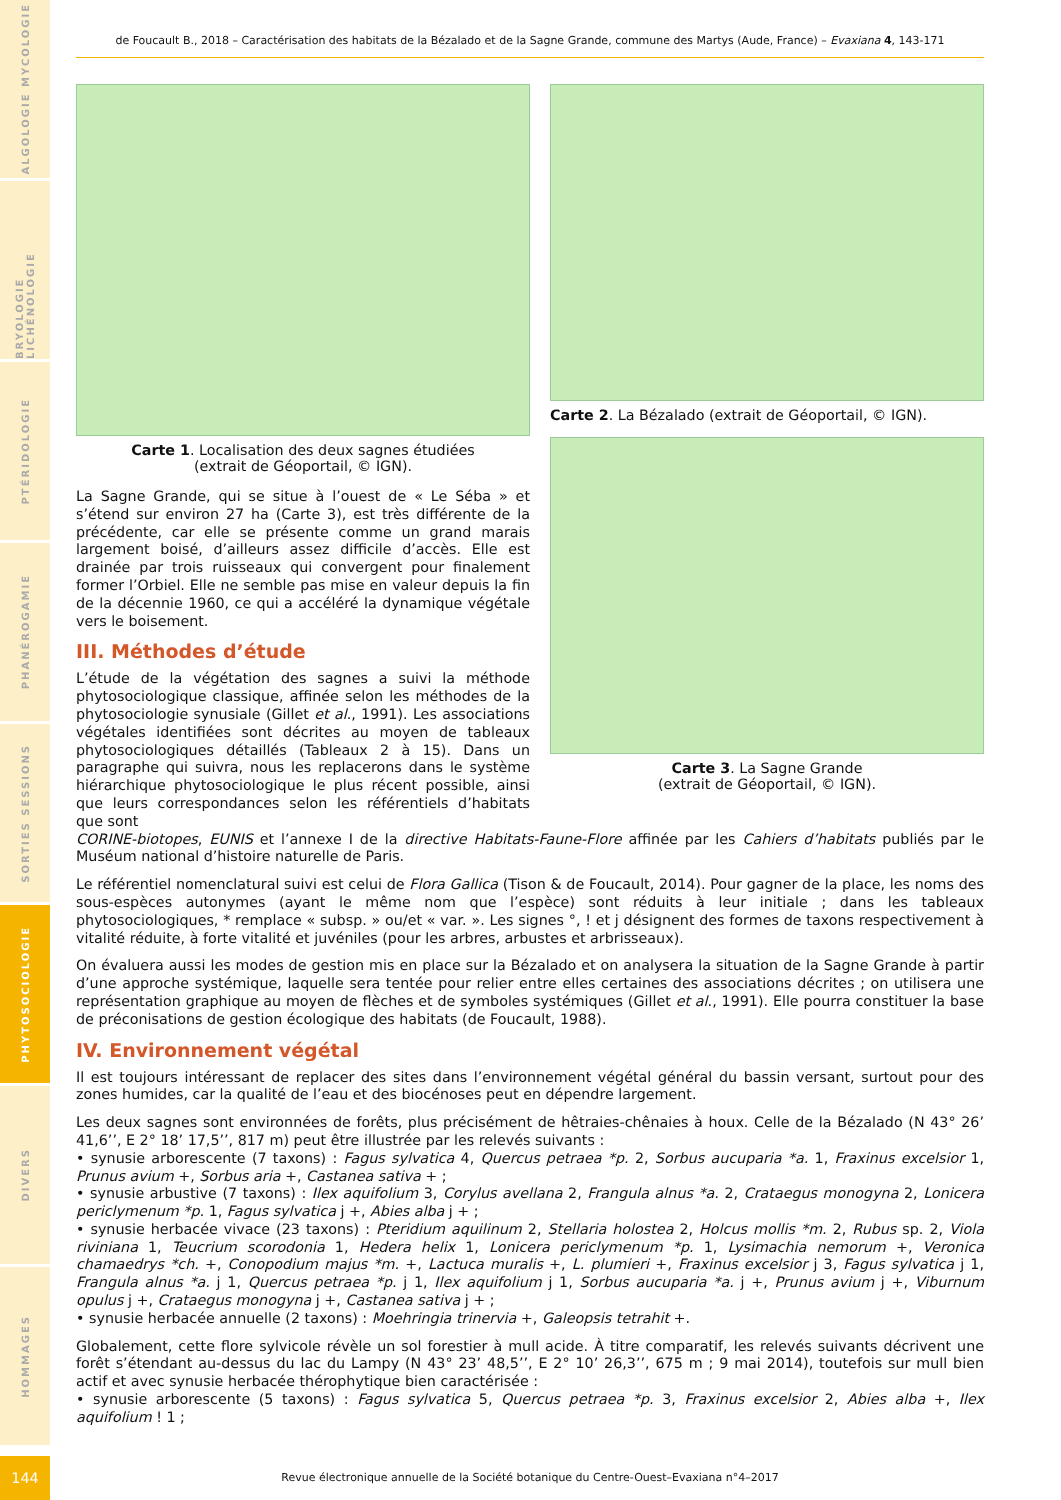ALGOLOGIE MYCOLOGIE
BRYOLOGIE LICHÉNOLOGIE
PTÉRIDOLOGIE
PHANÉROGAMIE
SORTIES SESSIONS
PHYTOSOCIOLOGIE
DIVERS
HOMMAGES
de Foucault B., 2018 – Caractérisation des habitats de la Bézalado et de la Sagne Grande, commune des Martys (Aude, France) – Evaxiana 4, 143-171
Carte 1. Localisation des deux sagnes étudiées
(extrait de Géoportail, © IGN).
La Sagne Grande, qui se situe à l’ouest de « Le Séba » et s’étend sur environ 27 ha (Carte 3), est très différente de la précédente, car elle se présente comme un grand marais largement boisé, d’ailleurs assez difficile d’accès. Elle est drainée par trois ruisseaux qui convergent pour finalement former l’Orbiel. Elle ne semble pas mise en valeur depuis la fin de la décennie 1960, ce qui a accéléré la dynamique végétale vers le boisement.
III. Méthodes d’étude
L’étude de la végétation des sagnes a suivi la méthode phytosociologique classique, affinée selon les méthodes de la phytosociologie synusiale (Gillet et al., 1991). Les associations végétales identifiées sont décrites au moyen de tableaux phytosociologiques détaillés (Tableaux 2 à 15). Dans un paragraphe qui suivra, nous les replacerons dans le système hiérarchique phytosociologique le plus récent possible, ainsi que leurs correspondances selon les référentiels d’habitats que sont
Carte 2. La Bézalado (extrait de Géoportail, © IGN).
Carte 3. La Sagne Grande
(extrait de Géoportail, © IGN).
CORINE-biotopes, EUNIS et l’annexe I de la directive Habitats-Faune-Flore affinée par les Cahiers d’habitats publiés par le Muséum national d’histoire naturelle de Paris.
Le référentiel nomenclatural suivi est celui de Flora Gallica (Tison & de Foucault, 2014). Pour gagner de la place, les noms des sous-espèces autonymes (ayant le même nom que l’espèce) sont réduits à leur initiale ; dans les tableaux phytosociologiques, * remplace « subsp. » ou/et « var. ». Les signes °, ! et j désignent des formes de taxons respectivement à vitalité réduite, à forte vitalité et juvéniles (pour les arbres, arbustes et arbrisseaux).
On évaluera aussi les modes de gestion mis en place sur la Bézalado et on analysera la situation de la Sagne Grande à partir d’une approche systémique, laquelle sera tentée pour relier entre elles certaines des associations décrites ; on utilisera une représentation graphique au moyen de flèches et de symboles systémiques (Gillet et al., 1991). Elle pourra constituer la base de préconisations de gestion écologique des habitats (de Foucault, 1988).
IV. Environnement végétal
Il est toujours intéressant de replacer des sites dans l’environnement végétal général du bassin versant, surtout pour des zones humides, car la qualité de l’eau et des biocénoses peut en dépendre largement.
Les deux sagnes sont environnées de forêts, plus précisément de hêtraies-chênaies à houx. Celle de la Bézalado (N 43° 26’ 41,6’’, E 2° 18’ 17,5’’, 817 m) peut être illustrée par les relevés suivants :
• synusie arborescente (7 taxons) : Fagus sylvatica 4, Quercus petraea *p. 2, Sorbus aucuparia *a. 1, Fraxinus excelsior 1, Prunus avium +, Sorbus aria +, Castanea sativa + ;
• synusie arbustive (7 taxons) : Ilex aquifolium 3, Corylus avellana 2, Frangula alnus *a. 2, Crataegus monogyna 2, Lonicera periclymenum *p. 1, Fagus sylvatica j +, Abies alba j + ;
• synusie herbacée vivace (23 taxons) : Pteridium aquilinum 2, Stellaria holostea 2, Holcus mollis *m. 2, Rubus sp. 2, Viola riviniana 1, Teucrium scorodonia 1, Hedera helix 1, Lonicera periclymenum *p. 1, Lysimachia nemorum +, Veronica chamaedrys *ch. +, Conopodium majus *m. +, Lactuca muralis +, L. plumieri +, Fraxinus excelsior j 3, Fagus sylvatica j 1, Frangula alnus *a. j 1, Quercus petraea *p. j 1, Ilex aquifolium j 1, Sorbus aucuparia *a. j +, Prunus avium j +, Viburnum opulus j +, Crataegus monogyna j +, Castanea sativa j + ;
• synusie herbacée annuelle (2 taxons) : Moehringia trinervia +, Galeopsis tetrahit +.
Globalement, cette flore sylvicole révèle un sol forestier à mull acide. À titre comparatif, les relevés suivants décrivent une forêt s’étendant au-dessus du lac du Lampy (N 43° 23’ 48,5’’, E 2° 10’ 26,3’’, 675 m ; 9 mai 2014), toutefois sur mull bien actif et avec synusie herbacée thérophytique bien caractérisée :
• synusie arborescente (5 taxons) : Fagus sylvatica 5, Quercus petraea *p. 3, Fraxinus excelsior 2, Abies alba +, Ilex aquifolium ! 1 ;
Revue électronique annuelle de la Société botanique du Centre-Ouest–Evaxiana n°4–2017
144